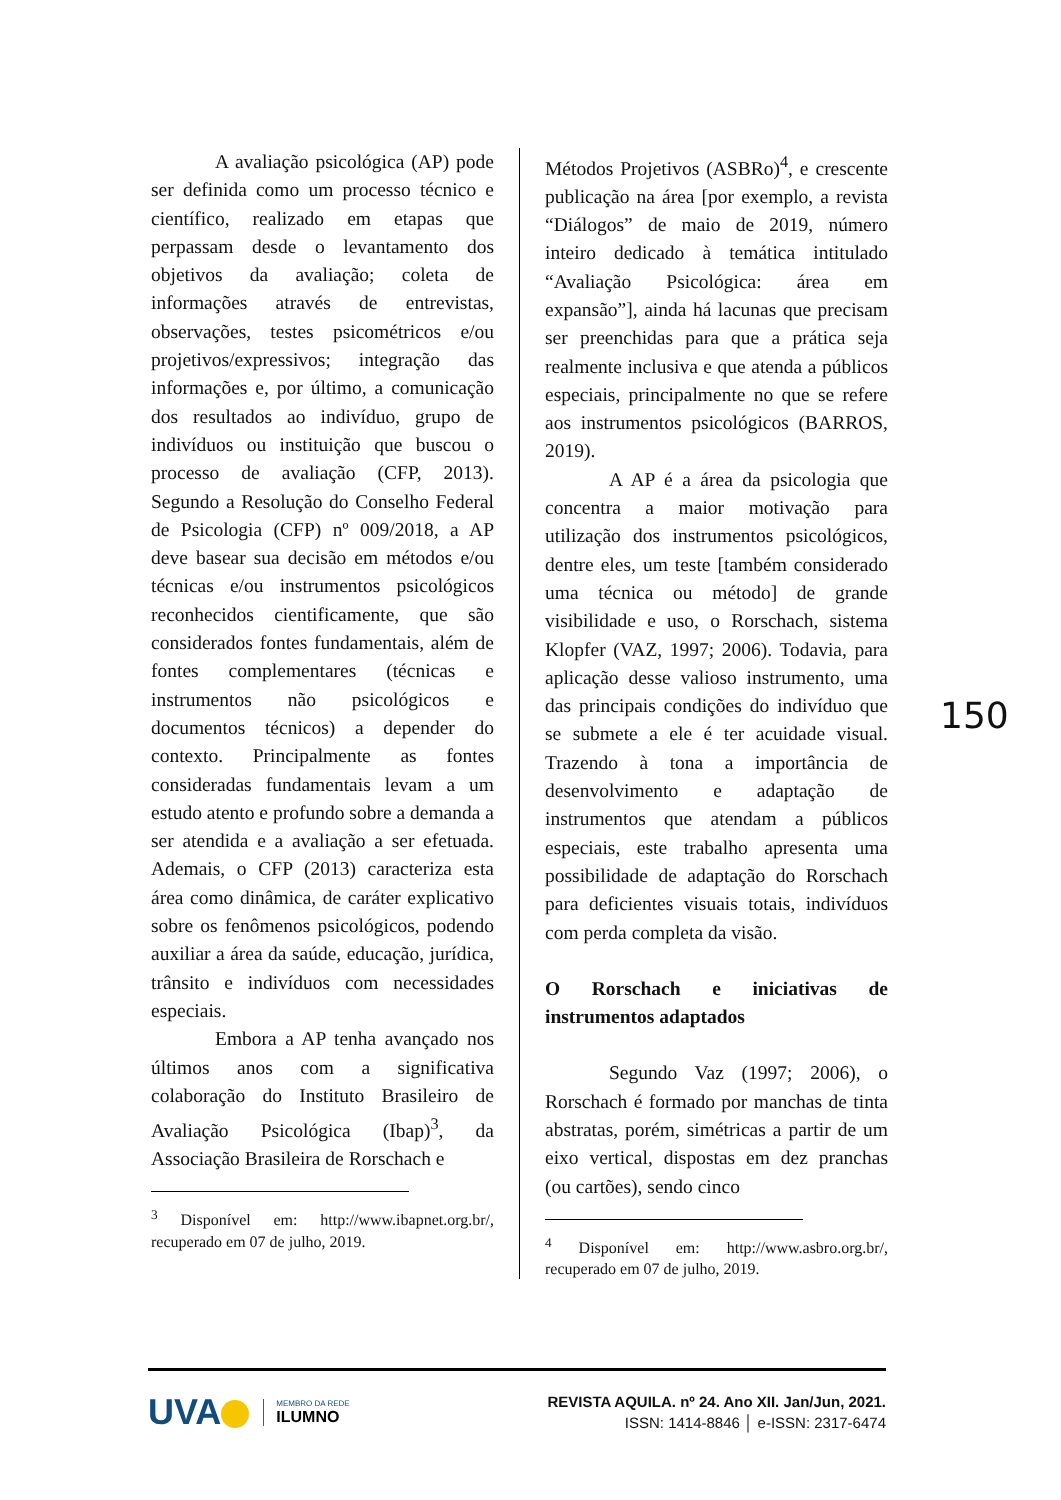A avaliação psicológica (AP) pode ser definida como um processo técnico e científico, realizado em etapas que perpassam desde o levantamento dos objetivos da avaliação; coleta de informações através de entrevistas, observações, testes psicométricos e/ou projetivos/expressivos; integração das informações e, por último, a comunicação dos resultados ao indivíduo, grupo de indivíduos ou instituição que buscou o processo de avaliação (CFP, 2013). Segundo a Resolução do Conselho Federal de Psicologia (CFP) nº 009/2018, a AP deve basear sua decisão em métodos e/ou técnicas e/ou instrumentos psicológicos reconhecidos cientificamente, que são considerados fontes fundamentais, além de fontes complementares (técnicas e instrumentos não psicológicos e documentos técnicos) a depender do contexto. Principalmente as fontes consideradas fundamentais levam a um estudo atento e profundo sobre a demanda a ser atendida e a avaliação a ser efetuada. Ademais, o CFP (2013) caracteriza esta área como dinâmica, de caráter explicativo sobre os fenômenos psicológicos, podendo auxiliar a área da saúde, educação, jurídica, trânsito e indivíduos com necessidades especiais.
Embora a AP tenha avançado nos últimos anos com a significativa colaboração do Instituto Brasileiro de Avaliação Psicológica (Ibap)<sup>3</sup>, da Associação Brasileira de Rorschach e
<sup>3</sup> Disponível em: http://www.ibapnet.org.br/, recuperado em 07 de julho, 2019.
Métodos Projetivos (ASBRo)<sup>4</sup>, e crescente publicação na área [por exemplo, a revista “Diálogos” de maio de 2019, número inteiro dedicado à temática intitulado “Avaliação Psicológica: área em expansão”], ainda há lacunas que precisam ser preenchidas para que a prática seja realmente inclusiva e que atenda a públicos especiais, principalmente no que se refere aos instrumentos psicológicos (BARROS, 2019).
A AP é a área da psicologia que concentra a maior motivação para utilização dos instrumentos psicológicos, dentre eles, um teste [também considerado uma técnica ou método] de grande visibilidade e uso, o Rorschach, sistema Klopfer (VAZ, 1997; 2006). Todavia, para aplicação desse valioso instrumento, uma das principais condições do indivíduo que se submete a ele é ter acuidade visual. Trazendo à tona a importância de desenvolvimento e adaptação de instrumentos que atendam a públicos especiais, este trabalho apresenta uma possibilidade de adaptação do Rorschach para deficientes visuais totais, indivíduos com perda completa da visão.
O Rorschach e iniciativas de instrumentos adaptados
Segundo Vaz (1997; 2006), o Rorschach é formado por manchas de tinta abstratas, porém, simétricas a partir de um eixo vertical, dispostas em dez pranchas (ou cartões), sendo cinco
<sup>4</sup> Disponível em: http://www.asbro.org.br/, recuperado em 07 de julho, 2019.
150
UVA MEMBRO DA REDE
ILUMNO
REVISTA AQUILA. nº 24. Ano XII. Jan/Jun, 2021.
ISSN: 1414-8846 │ e-ISSN: 2317-6474